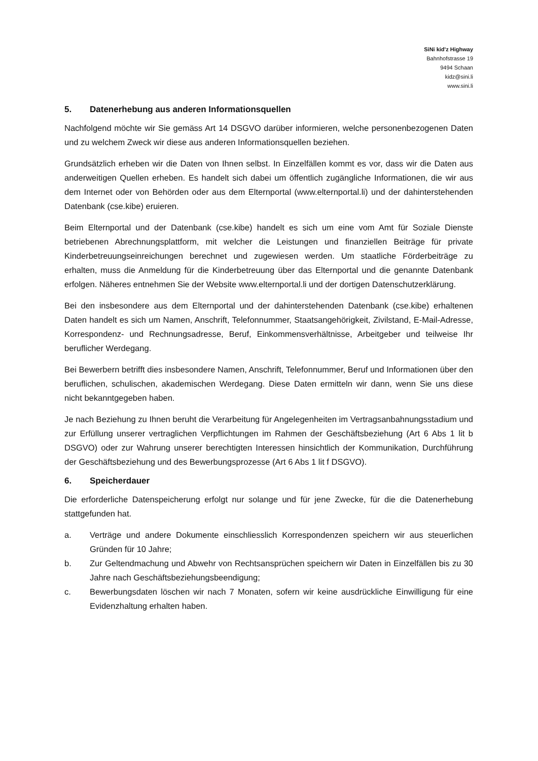SiNi kid'z Highway
Bahnhofstrasse 19
9494 Schaan
kidz@sini.li
www.sini.li
5. Datenerhebung aus anderen Informationsquellen
Nachfolgend möchte wir Sie gemäss Art 14 DSGVO darüber informieren, welche personenbezogenen Daten und zu welchem Zweck wir diese aus anderen Informationsquellen beziehen.
Grundsätzlich erheben wir die Daten von Ihnen selbst. In Einzelfällen kommt es vor, dass wir die Daten aus anderweitigen Quellen erheben. Es handelt sich dabei um öffentlich zugängliche Informationen, die wir aus dem Internet oder von Behörden oder aus dem Elternportal (www.elternportal.li) und der dahinterstehenden Datenbank (cse.kibe) eruieren.
Beim Elternportal und der Datenbank (cse.kibe) handelt es sich um eine vom Amt für Soziale Dienste betriebenen Abrechnungsplattform, mit welcher die Leistungen und finanziellen Beiträge für private Kinderbetreuungseinreichungen berechnet und zugewiesen werden. Um staatliche Förderbeiträge zu erhalten, muss die Anmeldung für die Kinderbetreuung über das Elternportal und die genannte Datenbank erfolgen. Näheres entnehmen Sie der Website www.elternportal.li und der dortigen Datenschutzerklärung.
Bei den insbesondere aus dem Elternportal und der dahinterstehenden Datenbank (cse.kibe) erhaltenen Daten handelt es sich um Namen, Anschrift, Telefonnummer, Staatsangehörigkeit, Zivilstand, E-Mail-Adresse, Korrespondenz- und Rechnungsadresse, Beruf, Einkommensverhältnisse, Arbeitgeber und teilweise Ihr beruflicher Werdegang.
Bei Bewerbern betrifft dies insbesondere Namen, Anschrift, Telefonnummer, Beruf und Informationen über den beruflichen, schulischen, akademischen Werdegang. Diese Daten ermitteln wir dann, wenn Sie uns diese nicht bekanntgegeben haben.
Je nach Beziehung zu Ihnen beruht die Verarbeitung für Angelegenheiten im Vertragsanbahnungsstadium und zur Erfüllung unserer vertraglichen Verpflichtungen im Rahmen der Geschäftsbeziehung (Art 6 Abs 1 lit b DSGVO) oder zur Wahrung unserer berechtigten Interessen hinsichtlich der Kommunikation, Durchführung der Geschäftsbeziehung und des Bewerbungsprozesse (Art 6 Abs 1 lit f DSGVO).
6. Speicherdauer
Die erforderliche Datenspeicherung erfolgt nur solange und für jene Zwecke, für die die Datenerhebung stattgefunden hat.
a. Verträge und andere Dokumente einschliesslich Korrespondenzen speichern wir aus steuerlichen Gründen für 10 Jahre;
b. Zur Geltendmachung und Abwehr von Rechtsansprüchen speichern wir Daten in Einzelfällen bis zu 30 Jahre nach Geschäftsbeziehungsbeendigung;
c. Bewerbungsdaten löschen wir nach 7 Monaten, sofern wir keine ausdrückliche Einwilligung für eine Evidenzhaltung erhalten haben.